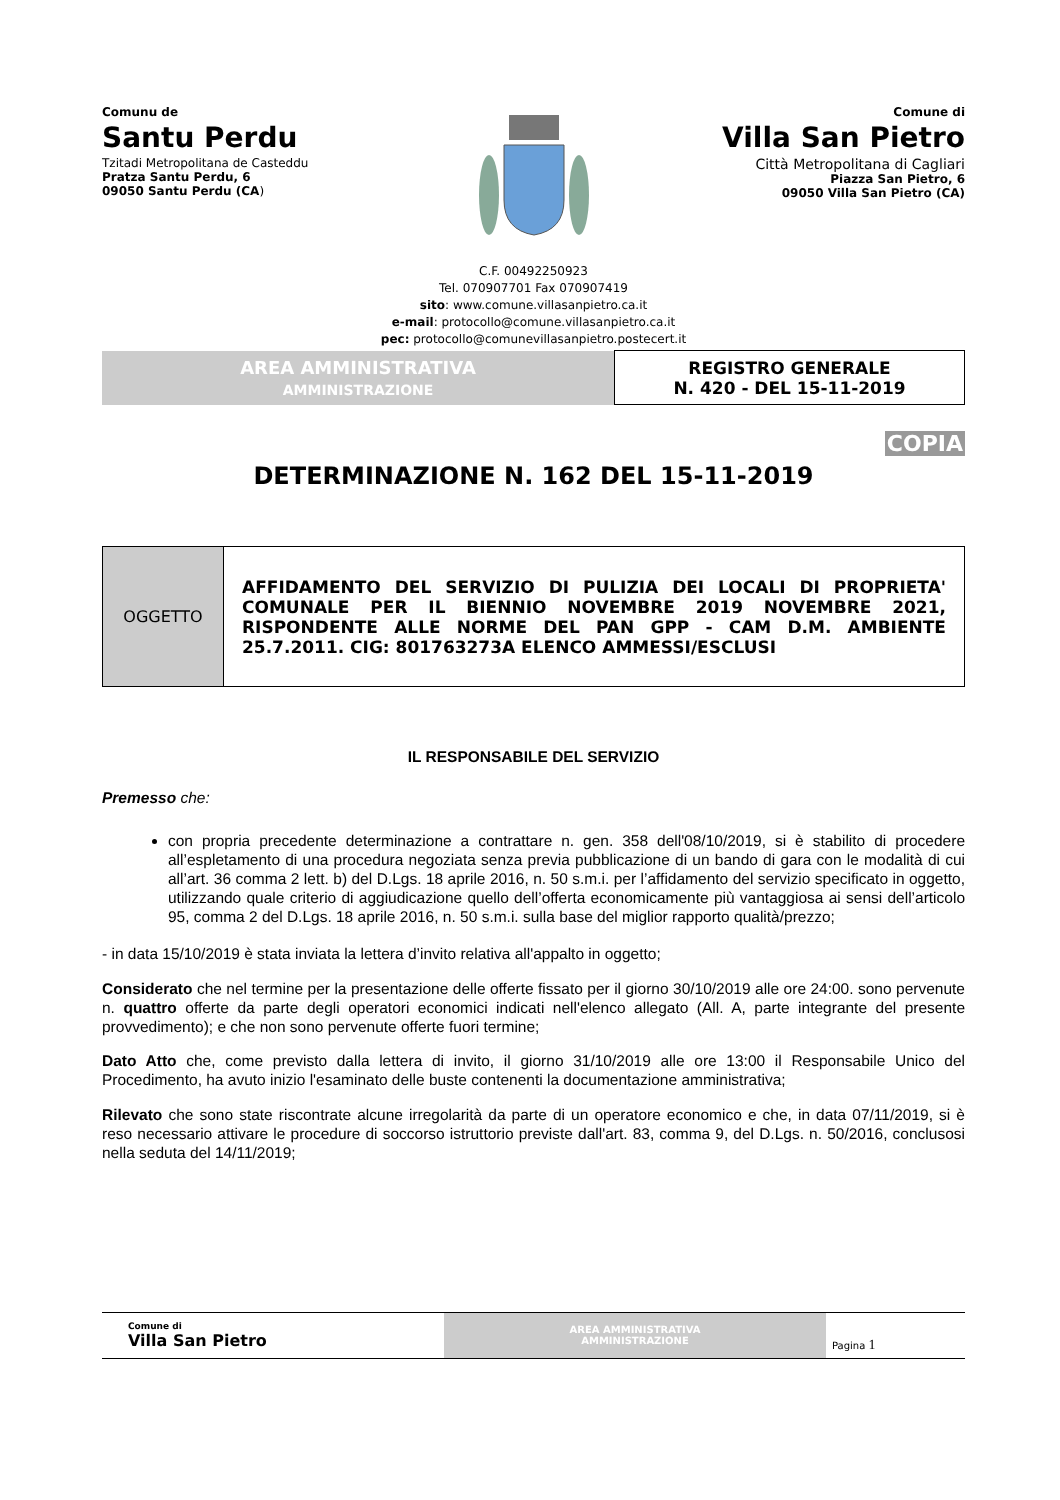Comunu de
Santu Perdu
Tzitadi Metropolitana de Casteddu
Pratza Santu Perdu, 6
09050 Santu Perdu (CA)
Comune di
Villa San Pietro
Città Metropolitana di Cagliari
Piazza San Pietro, 6
09050 Villa San Pietro (CA)
C.F. 00492250923
Tel. 070907701 Fax 070907419
sito: www.comune.villasanpietro.ca.it
e-mail: protocollo@comune.villasanpietro.ca.it
pec: protocollo@comunevillasanpietro.postecert.it
| AREA AMMINISTRATIVA AMMINISTRAZIONE | REGISTRO GENERALE N. 420 - DEL 15-11-2019 |
COPIA
DETERMINAZIONE N. 162 DEL 15-11-2019
| OGGETTO | AFFIDAMENTO DEL SERVIZIO DI PULIZIA DEI LOCALI DI PROPRIETA' COMUNALE PER IL BIENNIO NOVEMBRE 2019 NOVEMBRE 2021, RISPONDENTE ALLE NORME DEL PAN GPP - CAM D.M. AMBIENTE 25.7.2011. CIG: 801763273A ELENCO AMMESSI/ESCLUSI |
IL RESPONSABILE DEL SERVIZIO
Premesso che:
con propria precedente determinazione a contrattare n. gen. 358 dell'08/10/2019, si è stabilito di procedere all’espletamento di una procedura negoziata senza previa pubblicazione di un bando di gara con le modalità di cui all’art. 36 comma 2 lett. b) del D.Lgs. 18 aprile 2016, n. 50 s.m.i. per l’affidamento del servizio specificato in oggetto, utilizzando quale criterio di aggiudicazione quello dell’offerta economicamente più vantaggiosa ai sensi dell’articolo 95, comma 2 del D.Lgs. 18 aprile 2016, n. 50 s.m.i. sulla base del miglior rapporto qualità/prezzo;
- in data 15/10/2019 è stata inviata la lettera d’invito relativa all'appalto in oggetto;
Considerato che nel termine per la presentazione delle offerte fissato per il giorno 30/10/2019 alle ore 24:00. sono pervenute n. quattro offerte da parte degli operatori economici indicati nell'elenco allegato (All. A, parte integrante del presente provvedimento); e che non sono pervenute offerte fuori termine;
Dato Atto che, come previsto dalla lettera di invito, il giorno 31/10/2019 alle ore 13:00 il Responsabile Unico del Procedimento, ha avuto inizio l'esaminato delle buste contenenti la documentazione amministrativa;
Rilevato che sono state riscontrate alcune irregolarità da parte di un operatore economico e che, in data 07/11/2019, si è reso necessario attivare le procedure di soccorso istruttorio previste dall'art. 83, comma 9, del D.Lgs. n. 50/2016, conclusosi nella seduta del 14/11/2019;
| Comune di Villa San Pietro | AREA AMMINISTRATIVA AMMINISTRAZIONE | Pagina 1 |